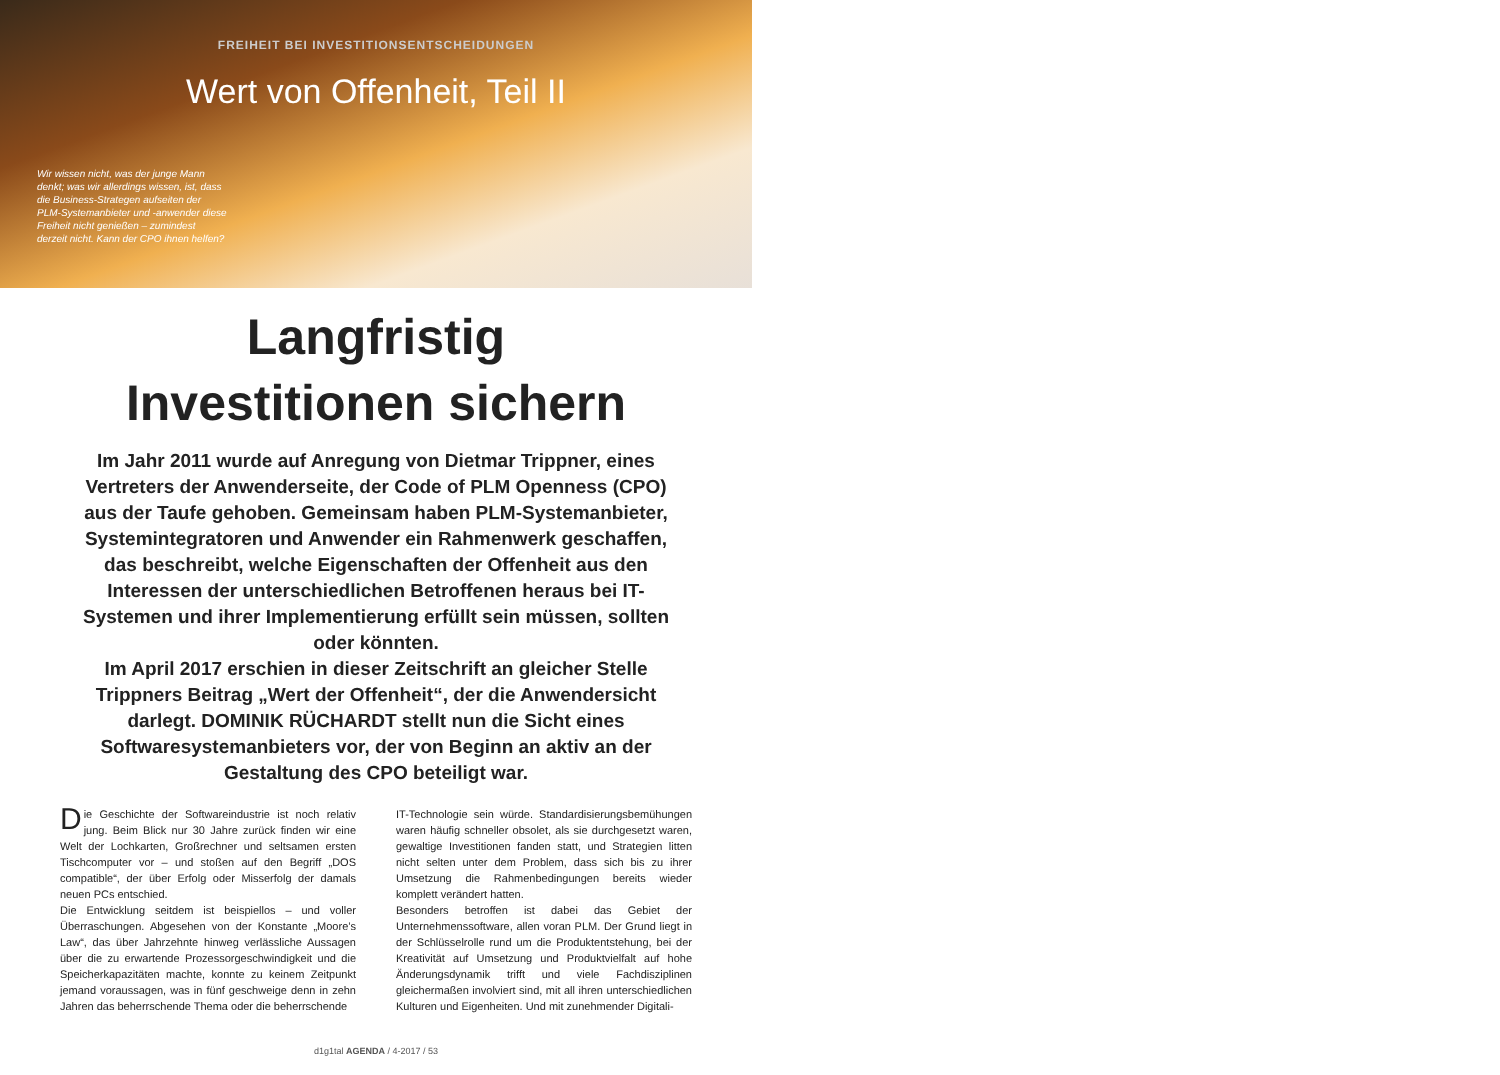FREIHEIT BEI INVESTITIONSENTSCHEIDUNGEN
Wert von Offenheit, Teil II
Wir wissen nicht, was der junge Mann denkt; was wir allerdings wissen, ist, dass die Business-Strategen aufseiten der PLM-Systemanbieter und -anwender diese Freiheit nicht genießen – zumindest derzeit nicht. Kann der CPO ihnen helfen?
Langfristig
Investitionen sichern
Im Jahr 2011 wurde auf Anregung von Dietmar Trippner, eines Vertreters der Anwenderseite, der Code of PLM Openness (CPO) aus der Taufe gehoben. Gemeinsam haben PLM-System­anbieter, Systemintegratoren und Anwender ein Rahmenwerk geschaffen, das beschreibt, welche Eigenschaften der Offenheit aus den Interessen der unterschiedlichen Betroffenen heraus bei IT-Systemen und ihrer Implementierung erfüllt sein müssen, sollten oder könnten.
Im April 2017 erschien in dieser Zeitschrift an gleicher Stelle Trippners Beitrag „Wert der Offenheit“, der die Anwendersicht darlegt. DOMINIK RÜCHARDT stellt nun die Sicht eines Softwaresystemanbieters vor, der von Beginn an aktiv an der Gestaltung des CPO beteiligt war.
Die Geschichte der Softwareindustrie ist noch relativ jung. Beim Blick nur 30 Jahre zurück finden wir eine Welt der Lochkarten, Großrechner und seltsamen ersten Tischcomputer vor – und stoßen auf den Begriff „DOS compatible“, der über Erfolg oder Misserfolg der damals neuen PCs entschied.
Die Entwicklung seitdem ist beispiellos – und voller Überraschungen. Abgesehen von der Konstante „Moore’s Law“, das über Jahrzehnte hinweg verlässliche Aussagen über die zu erwartende Prozessorgeschwindigkeit und die Speicherkapazitäten machte, konnte zu keinem Zeitpunkt jemand voraussagen, was in fünf geschweige denn in zehn Jahren das beherrschende Thema oder die beherrschende
IT-Technologie sein würde. Standardisierungsbemühungen waren häufig schneller obsolet, als sie durchgesetzt waren, gewaltige Investitionen fanden statt, und Strategien litten nicht selten unter dem Problem, dass sich bis zu ihrer Umsetzung die Rahmenbedingungen bereits wieder komplett verändert hatten.
Besonders betroffen ist dabei das Gebiet der Unternehmenssoftware, allen voran PLM. Der Grund liegt in der Schlüsselrolle rund um die Produktentstehung, bei der Kreativität auf Umsetzung und Produktvielfalt auf hohe Änderungsdynamik trifft und viele Fachdisziplinen gleichermaßen involviert sind, mit all ihren unterschiedlichen Kulturen und Eigenheiten. Und mit zunehmender Digitali-
d1g1tal AGENDA / 4-2017 / 53